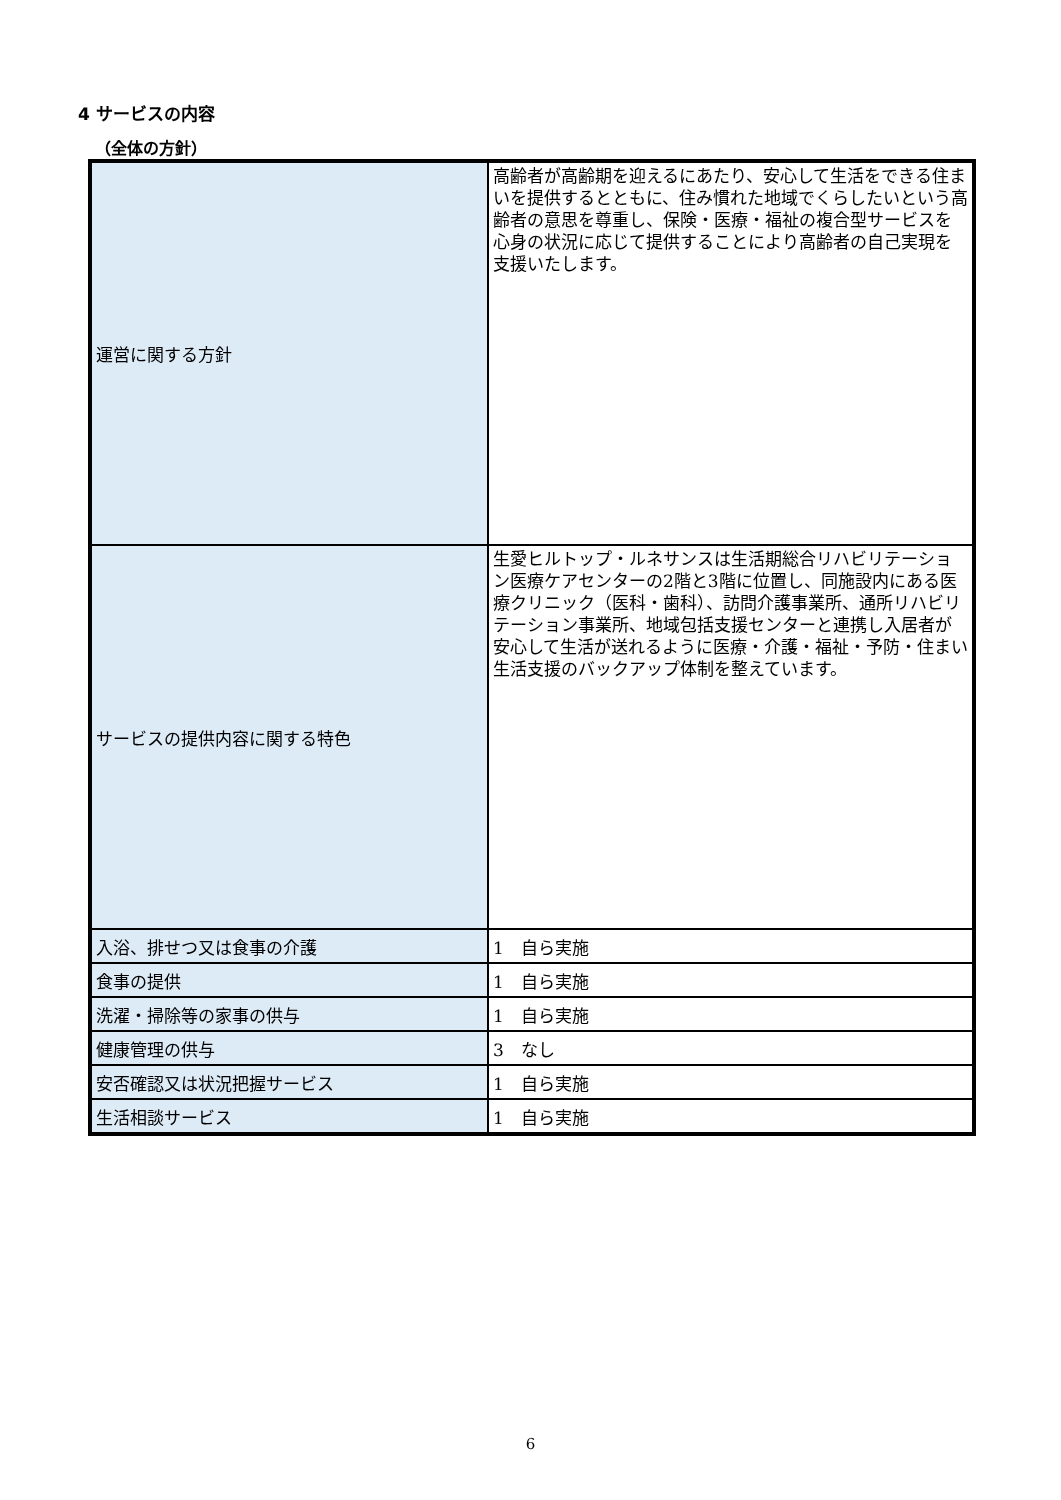4 サービスの内容
（全体の方針）
| 運営に関する方針 | 高齢者が高齢期を迎えるにあたり、安心して生活をできる住まいを提供するとともに、住み慣れた地域でくらしたいという高齢者の意思を尊重し、保険・医療・福祉の複合型サービスを心身の状況に応じて提供することにより高齢者の自己実現を支援いたします。 |
| サービスの提供内容に関する特色 | 生愛ヒルトップ・ルネサンスは生活期総合リハビリテーション医療ケアセンターの2階と3階に位置し、同施設内にある医療クリニック（医科・歯科）、訪問介護事業所、通所リハビリテーション事業所、地域包括支援センターと連携し入居者が安心して生活が送れるように医療・介護・福祉・予防・住まい生活支援のバックアップ体制を整えています。 |
| 入浴、排せつ又は食事の介護 | 1 自ら実施 |
| 食事の提供 | 1 自ら実施 |
| 洗濯・掃除等の家事の供与 | 1 自ら実施 |
| 健康管理の供与 | 3 なし |
| 安否確認又は状況把握サービス | 1 自ら実施 |
| 生活相談サービス | 1 自ら実施 |
6